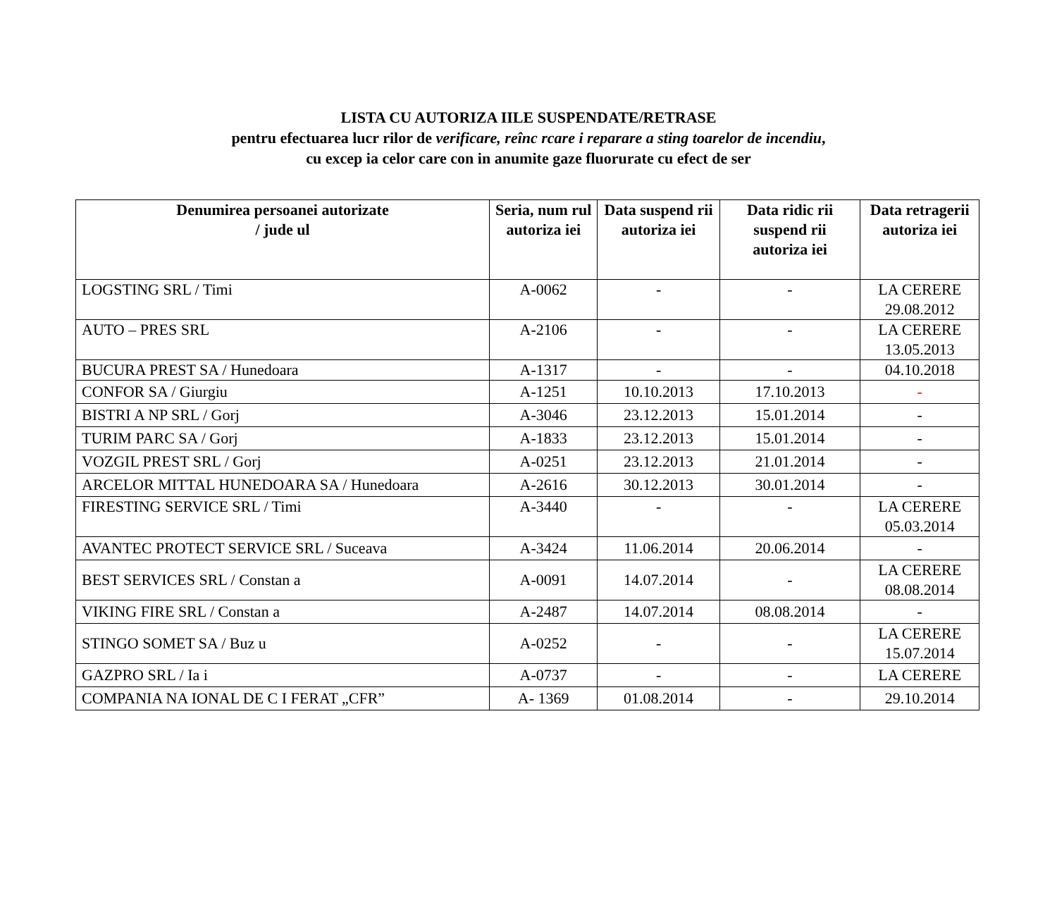LISTA CU AUTORIZA IILE SUSPENDATE/RETRASE
pentru efectuarea lucr rilor de verificare, reînc rcare i reparare a sting toarelor de incendiu,
cu excep ia celor care con in anumite gaze fluorurate cu efect de ser
| Denumirea persoanei autorizate / jude ul | Seria, num rul autoriza iei | Data suspend rii autoriza iei | Data ridic rii suspend rii autoriza iei | Data retragerii autoriza iei |
| --- | --- | --- | --- | --- |
| LOGSTING SRL / Timi | A-0062 | - | - | LA CERERE 29.08.2012 |
| AUTO – PRES SRL | A-2106 | - | - | LA CERERE 13.05.2013 |
| BUCURA PREST SA / Hunedoara | A-1317 | - | - | 04.10.2018 |
| CONFOR SA / Giurgiu | A-1251 | 10.10.2013 | 17.10.2013 | - |
| BISTRI A NP SRL / Gorj | A-3046 | 23.12.2013 | 15.01.2014 | - |
| TURIM PARC SA / Gorj | A-1833 | 23.12.2013 | 15.01.2014 | - |
| VOZGIL PREST SRL / Gorj | A-0251 | 23.12.2013 | 21.01.2014 | - |
| ARCELOR MITTAL HUNEDOARA SA / Hunedoara | A-2616 | 30.12.2013 | 30.01.2014 | - |
| FIRESTING SERVICE SRL / Timi | A-3440 | - | - | LA CERERE 05.03.2014 |
| AVANTEC PROTECT SERVICE SRL / Suceava | A-3424 | 11.06.2014 | 20.06.2014 | - |
| BEST SERVICES SRL / Constan a | A-0091 | 14.07.2014 | - | LA CERERE 08.08.2014 |
| VIKING FIRE SRL / Constan a | A-2487 | 14.07.2014 | 08.08.2014 | - |
| STINGO SOMET SA / Buz u | A-0252 | - | - | LA CERERE 15.07.2014 |
| GAZPRO SRL / Ia i | A-0737 | - | - | LA CERERE |
| COMPANIA NA IONAL DE C I FERAT „CFR” | A- 1369 | 01.08.2014 | - | 29.10.2014 |